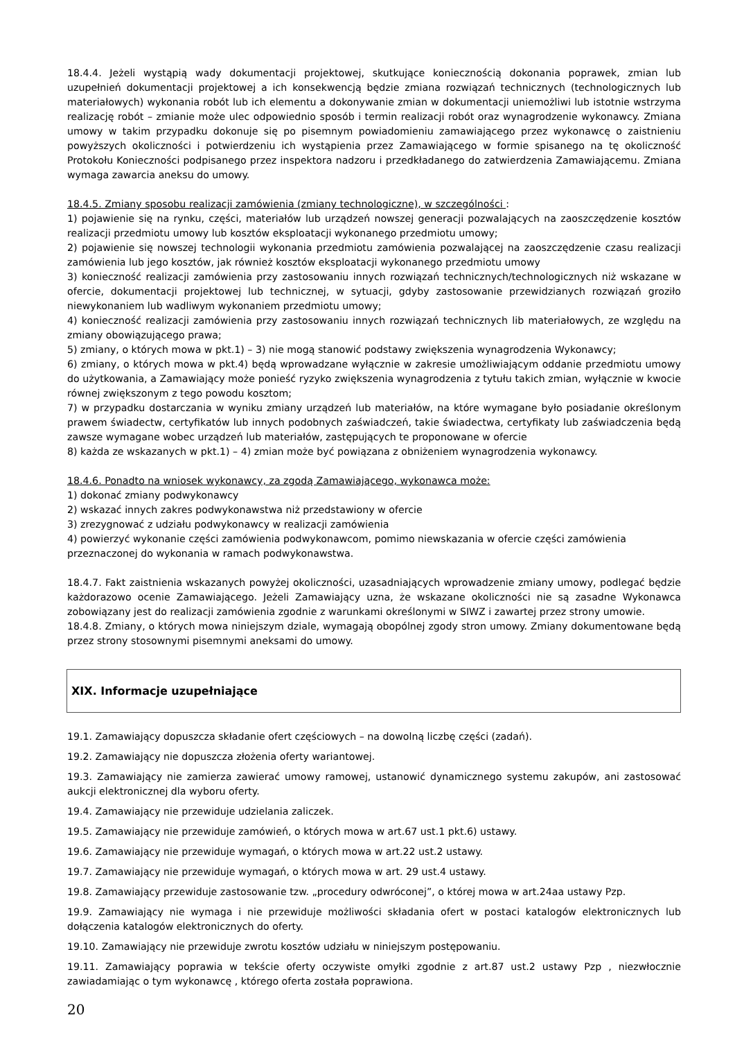18.4.4. Jeżeli wystąpią wady dokumentacji projektowej, skutkujące koniecznością dokonania poprawek, zmian lub uzupełnień dokumentacji projektowej a ich konsekwencją będzie zmiana rozwiązań technicznych (technologicznych lub materiałowych) wykonania robót lub ich elementu a dokonywanie zmian w dokumentacji uniemożliwi lub istotnie wstrzyma realizację robót – zmianie może ulec odpowiednio sposób i termin realizacji robót oraz wynagrodzenie wykonawcy. Zmiana umowy w takim przypadku dokonuje się po pisemnym powiadomieniu zamawiającego przez wykonawcę o zaistnieniu powyższych okoliczności i potwierdzeniu ich wystąpienia przez Zamawiającego w formie spisanego na tę okoliczność Protokołu Konieczności podpisanego przez inspektora nadzoru i przedkładanego do zatwierdzenia Zamawiającemu. Zmiana wymaga zawarcia aneksu do umowy.
18.4.5. Zmiany sposobu realizacji zamówienia (zmiany technologiczne), w szczególności :
1) pojawienie się na rynku, części, materiałów lub urządzeń nowszej generacji pozwalających na zaoszczędzenie kosztów realizacji przedmiotu umowy lub kosztów eksploatacji wykonanego przedmiotu umowy;
2) pojawienie się nowszej technologii wykonania przedmiotu zamówienia pozwalającej na zaoszczędzenie czasu realizacji zamówienia lub jego kosztów, jak również kosztów eksploatacji wykonanego przedmiotu umowy
3) konieczność realizacji zamówienia przy zastosowaniu innych rozwiązań technicznych/technologicznych niż wskazane w ofercie, dokumentacji projektowej lub technicznej, w sytuacji, gdyby zastosowanie przewidzianych rozwiązań groziło niewykonaniem lub wadliwym wykonaniem przedmiotu umowy;
4) konieczność realizacji zamówienia przy zastosowaniu innych rozwiązań technicznych lib materiałowych, ze względu na zmiany obowiązującego prawa;
5) zmiany, o których mowa w pkt.1) – 3) nie mogą stanowić podstawy zwiększenia wynagrodzenia Wykonawcy;
6) zmiany, o których mowa w pkt.4) będą wprowadzane wyłącznie w zakresie umożliwiającym oddanie przedmiotu umowy do użytkowania, a Zamawiający może ponieść ryzyko zwiększenia wynagrodzenia z tytułu takich zmian, wyłącznie w kwocie równej zwiększonym z tego powodu kosztom;
7) w przypadku dostarczania w wyniku zmiany urządzeń lub materiałów, na które wymagane było posiadanie określonym prawem świadectw, certyfikatów lub innych podobnych zaświadczeń, takie świadectwa, certyfikaty lub zaświadczenia będą zawsze wymagane wobec urządzeń lub materiałów, zastępujących te proponowane w ofercie
8) każda ze wskazanych w pkt.1) – 4) zmian może być powiązana z obniżeniem wynagrodzenia wykonawcy.
18.4.6. Ponadto na wniosek wykonawcy, za zgodą Zamawiającego, wykonawca może:
1) dokonać zmiany podwykonawcy
2) wskazać innych zakres podwykonawstwa niż przedstawiony w ofercie
3) zrezygnować z udziału podwykonawcy w realizacji zamówienia
4) powierzyć wykonanie części zamówienia podwykonawcom, pomimo niewskazania w ofercie części zamówienia przeznaczonej do wykonania w ramach podwykonawstwa.
18.4.7. Fakt zaistnienia wskazanych powyżej okoliczności, uzasadniających wprowadzenie zmiany umowy, podlegać będzie każdorazowo ocenie Zamawiającego. Jeżeli Zamawiający uzna, że wskazane okoliczności nie są zasadne Wykonawca zobowiązany jest do realizacji zamówienia zgodnie z warunkami określonymi w SIWZ i zawartej przez strony umowie.
18.4.8. Zmiany, o których mowa niniejszym dziale, wymagają obopólnej zgody stron umowy. Zmiany dokumentowane będą przez strony stosownymi pisemnymi aneksami do umowy.
XIX. Informacje uzupełniające
19.1. Zamawiający dopuszcza składanie ofert częściowych – na dowolną liczbę części (zadań).
19.2. Zamawiający nie dopuszcza złożenia oferty wariantowej.
19.3. Zamawiający nie zamierza zawierać umowy ramowej, ustanowić dynamicznego systemu zakupów, ani zastosować aukcji elektronicznej dla wyboru oferty.
19.4. Zamawiający nie przewiduje udzielania zaliczek.
19.5. Zamawiający nie przewiduje zamówień, o których mowa w art.67 ust.1 pkt.6) ustawy.
19.6. Zamawiający nie przewiduje wymagań, o których mowa w art.22 ust.2 ustawy.
19.7. Zamawiający nie przewiduje wymagań, o których mowa w art. 29 ust.4 ustawy.
19.8. Zamawiający przewiduje zastosowanie tzw. „procedury odwróconej”, o której mowa w art.24aa ustawy Pzp.
19.9. Zamawiający nie wymaga i nie przewiduje możliwości składania ofert w postaci katalogów elektronicznych lub dołączenia katalogów elektronicznych do oferty.
19.10. Zamawiający nie przewiduje zwrotu kosztów udziału w niniejszym postępowaniu.
19.11. Zamawiający poprawia w tekście oferty oczywiste omyłki zgodnie z art.87 ust.2 ustawy Pzp , niezwłocznie zawiadamiając o tym wykonawcę , którego oferta została poprawiona.
20